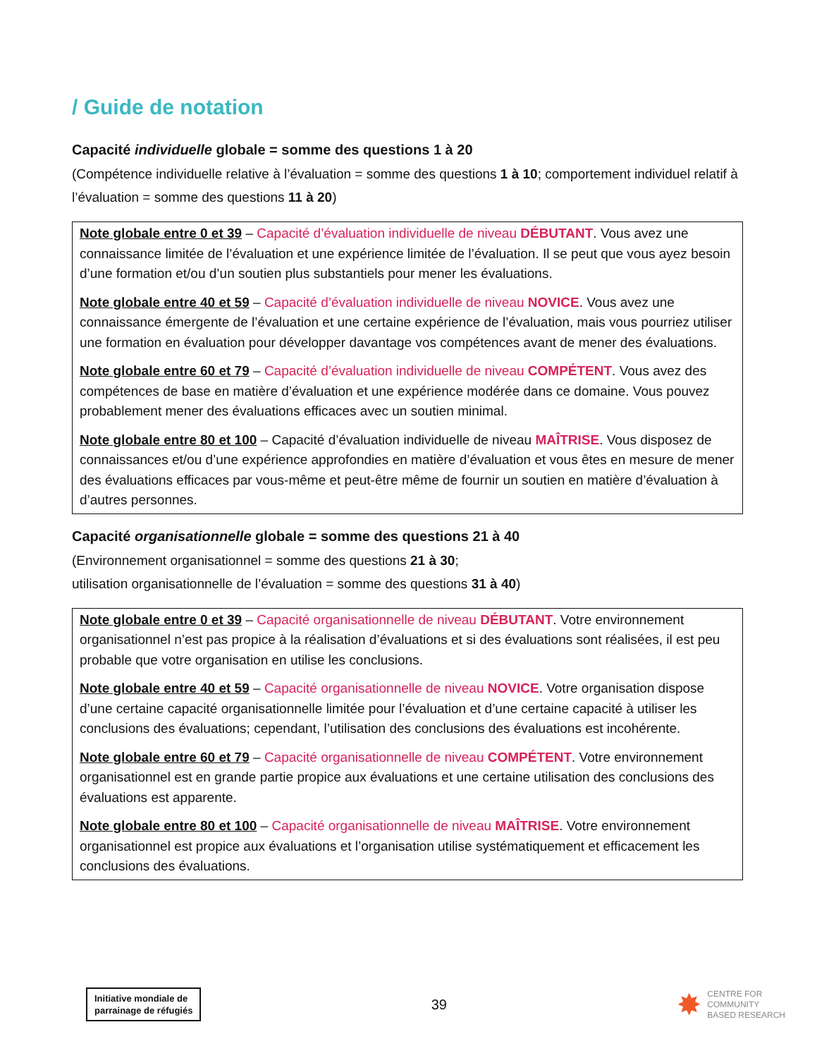/ Guide de notation
Capacité individuelle globale = somme des questions 1 à 20
(Compétence individuelle relative à l’évaluation = somme des questions 1 à 10; comportement individuel relatif à l’évaluation = somme des questions 11 à 20)
Note globale entre 0 et 39 – Capacité d’évaluation individuelle de niveau DÉBUTANT. Vous avez une connaissance limitée de l’évaluation et une expérience limitée de l’évaluation. Il se peut que vous ayez besoin d’une formation et/ou d’un soutien plus substantiels pour mener les évaluations.
Note globale entre 40 et 59 – Capacité d’évaluation individuelle de niveau NOVICE. Vous avez une connaissance émergente de l’évaluation et une certaine expérience de l’évaluation, mais vous pourriez utiliser une formation en évaluation pour développer davantage vos compétences avant de mener des évaluations.
Note globale entre 60 et 79 – Capacité d’évaluation individuelle de niveau COMPÉTENT. Vous avez des compétences de base en matière d’évaluation et une expérience modérée dans ce domaine. Vous pouvez probablement mener des évaluations efficaces avec un soutien minimal.
Note globale entre 80 et 100 – Capacité d’évaluation individuelle de niveau MAÎTRISE. Vous disposez de connaissances et/ou d’une expérience approfondies en matière d’évaluation et vous êtes en mesure de mener des évaluations efficaces par vous-même et peut-être même de fournir un soutien en matière d’évaluation à d’autres personnes.
Capacité organisationnelle globale = somme des questions 21 à 40
(Environnement organisationnel = somme des questions 21 à 30;
utilisation organisationnelle de l’évaluation = somme des questions 31 à 40)
Note globale entre 0 et 39 – Capacité organisationnelle de niveau DÉBUTANT. Votre environnement organisationnel n’est pas propice à la réalisation d’évaluations et si des évaluations sont réalisées, il est peu probable que votre organisation en utilise les conclusions.
Note globale entre 40 et 59 – Capacité organisationnelle de niveau NOVICE. Votre organisation dispose d’une certaine capacité organisationnelle limitée pour l’évaluation et d’une certaine capacité à utiliser les conclusions des évaluations; cependant, l’utilisation des conclusions des évaluations est incohérente.
Note globale entre 60 et 79 – Capacité organisationnelle de niveau COMPÉTENT. Votre environnement organisationnel est en grande partie propice aux évaluations et une certaine utilisation des conclusions des évaluations est apparente.
Note globale entre 80 et 100 – Capacité organisationnelle de niveau MAÎTRISE. Votre environnement organisationnel est propice aux évaluations et l’organisation utilise systématiquement et efficacement les conclusions des évaluations.
Initiative mondiale de
parrainage de réfugiés
39
✸
CENTRE FOR
COMMUNITY
BASED RESEARCH